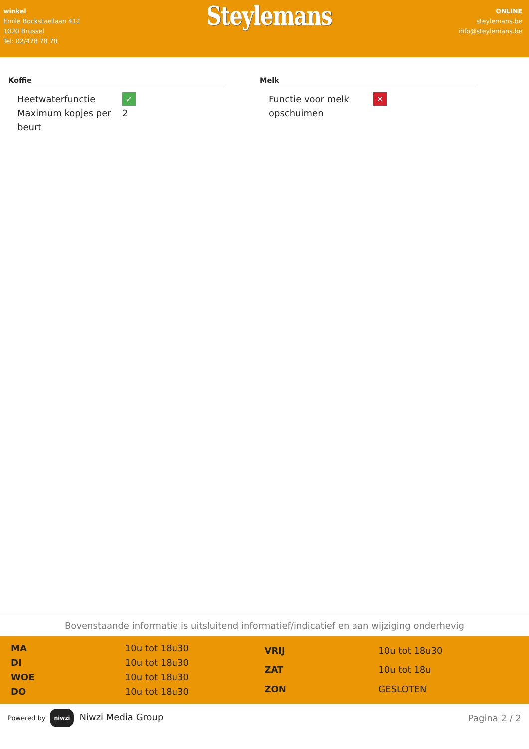winkel
Emile Bockstaellaan 412
1020 Brussel
Tel: 02/478 78 78
Steylemans
ONLINE
steylemans.be
info@steylemans.be
Koffie
| Heetwaterfunctie | ✓ |
| Maximum kopjes per beurt | 2 |
Melk
| Functie voor melk opschuimen | ✕ |
Bovenstaande informatie is uitsluitend informatief/indicatief en aan wijziging onderhevig
| MA | 10u tot 18u30 |
| DI | 10u tot 18u30 |
| WOE | 10u tot 18u30 |
| DO | 10u tot 18u30 |
| VRIJ | 10u tot 18u30 |
| ZAT | 10u tot 18u |
| ZON | GESLOTEN |
Powered by niwzi Niwzi Media Group
Pagina 2 / 2